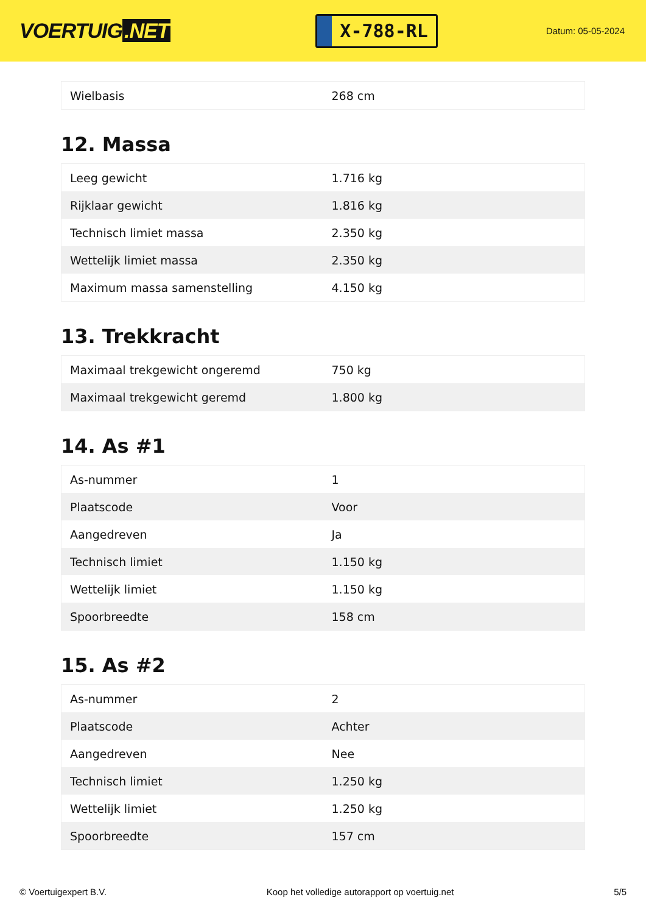VOERTUIG.NET
X-788-RL
Datum: 05-05-2024
| Wielbasis | 268 cm |
12. Massa
| Leeg gewicht | 1.716 kg |
| Rijklaar gewicht | 1.816 kg |
| Technisch limiet massa | 2.350 kg |
| Wettelijk limiet massa | 2.350 kg |
| Maximum massa samenstelling | 4.150 kg |
13. Trekkracht
| Maximaal trekgewicht ongeremd | 750 kg |
| Maximaal trekgewicht geremd | 1.800 kg |
14. As #1
| As-nummer | 1 |
| Plaatscode | Voor |
| Aangedreven | Ja |
| Technisch limiet | 1.150 kg |
| Wettelijk limiet | 1.150 kg |
| Spoorbreedte | 158 cm |
15. As #2
| As-nummer | 2 |
| Plaatscode | Achter |
| Aangedreven | Nee |
| Technisch limiet | 1.250 kg |
| Wettelijk limiet | 1.250 kg |
| Spoorbreedte | 157 cm |
© Voertuigexpert B.V. Koop het volledige autorapport op voertuig.net 5/5